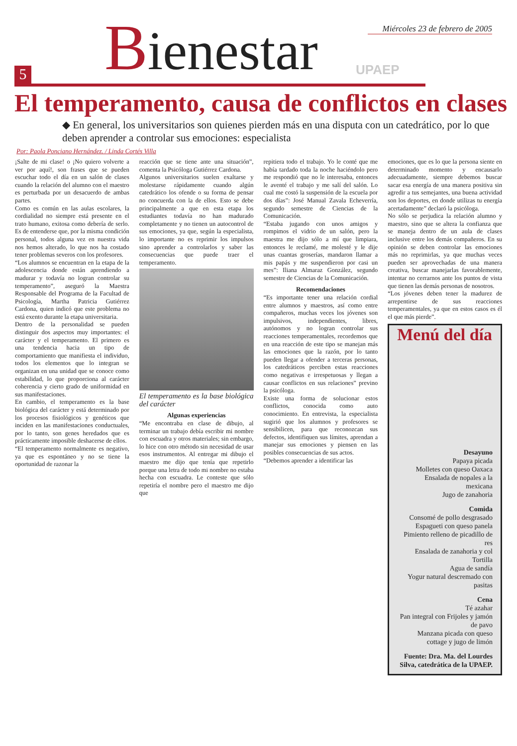Miércoles 23 de febrero de 2005
5 Bienestar UPAEP
El temperamento, causa de conflictos en clases
◆ En general, los universitarios son quienes pierden más en una disputa con un catedrático, por lo que deben aprender a controlar sus emociones: especialista
Por: Paola Ponciano Hernández. / Linda Cortés Villa
¡Salte de mi clase! o ¡No quiero volverte a ver por aquí!, son frases que se pueden escuchar todo el día en un salón de clases cuando la relación del alumno con el maestro es perturbada por un desacuerdo de ambas partes.
Como es común en las aulas escolares, la cordialidad no siempre está presente en el trato humano, exitosa como debería de serlo. Es de entenderse que, por la misma condición personal, todos alguna vez en nuestra vida nos hemos alterado, lo que nos ha costado tener problemas severos con los profesores.
“Los alumnos se encuentran en la etapa de la adolescencia donde están aprendiendo a madurar y todavía no logran controlar su temperamento”, aseguró la Maestra Responsable del Programa de la Facultad de Psicología, Martha Patricia Gutiérrez Cardona, quien indicó que este problema no está exento durante la etapa universitaria.
Dentro de la personalidad se pueden distinguir dos aspectos muy importantes: el carácter y el temperamento. El primero es una tendencia hacia un tipo de comportamiento que manifiesta el individuo, todos los elementos que lo integran se organizan en una unidad que se conoce como estabilidad, lo que proporciona al carácter coherencia y cierto grado de uniformidad en sus manifestaciones.
En cambio, el temperamento es la base biológica del carácter y está determinado por los procesos fisiológicos y genéticos que inciden en las manifestaciones conductuales, por lo tanto, son genes heredados que es prácticamente imposible deshacerse de ellos.
“El temperamento normalmente es negativo, ya que es espontáneo y no se tiene la oportunidad de razonar la
reacción que se tiene ante una situación”, comenta la Psicóloga Gutiérrez Cardona.
Algunos universitarios suelen exaltarse y molestarse rápidamente cuando algún catedrático los ofende o su forma de pensar no concuerda con la de ellos. Esto se debe principalmente a que en esta etapa los estudiantes todavía no han madurado completamente y no tienen un autocontrol de sus emociones, ya que, según la especialista, lo importante no es reprimir los impulsos sino aprender a controlarlos y saber las consecuencias que puede traer el temperamento.
El temperamento es la base biológica del carácter
Algunas experiencias
“Me encontraba en clase de dibujo, al terminar un trabajo debía escribir mi nombre con escuadra y otros materiales; sin embargo, lo hice con otro método sin necesidad de usar esos instrumentos. Al entregar mi dibujo el maestro me dijo que tenía que repetirlo porque una letra de todo mi nombre no estaba hecha con escuadra. Le conteste que sólo repetiría el nombre pero el maestro me dijo que
repitiera todo el trabajo. Yo le conté que me había tardado toda la noche haciéndolo pero me respondió que no le interesaba, entonces le aventé el trabajo y me salí del salón. Lo cual me costó la suspensión de la escuela por dos días”: José Manual Zavala Echeverría, segundo semestre de Ciencias de la Comunicación.
“Estaba jugando con unos amigos y rompimos el vidrio de un salón, pero la maestra me dijo sólo a mí que limpiara, entonces le reclamé, me molesté y le dije unas cuantas groserías, mandaron llamar a mis papás y me suspendieron por casi un mes”: Iliana Almaraz González, segundo semestre de Ciencias de la Comunicación.
Recomendaciones
“Es importante tener una relación cordial entre alumnos y maestros, así como entre compañeros, muchas veces los jóvenes son impulsivos, independientes, libres, autónomos y no logran controlar sus reacciones temperamentales, recordemos que en una reacción de este tipo se manejan más las emociones que la razón, por lo tanto pueden llegar a ofender a terceras personas, los catedráticos perciben estas reacciones como negativas e irrespetuosas y llegan a causar conflictos en sus relaciones” previno la psicóloga.
Existe una forma de solucionar estos conflictos, conocida como auto conocimiento. En entrevista, la especialista sugirió que los alumnos y profesores se sensibilicen, para que reconozcan sus defectos, identifiquen sus límites, aprendan a manejar sus emociones y piensen en las posibles consecuencias de sus actos.
“Debemos aprender a identificar las
emociones, que es lo que la persona siente en determinado momento y encausarlo adecuadamente, siempre debemos buscar sacar esa energía de una manera positiva sin agredir a tus semejantes, una buena actividad son los deportes, en donde utilizas tu energía acertadamente” declaró la psicóloga.
No sólo se perjudica la relación alumno y maestro, sino que se altera la confianza que se maneja dentro de un aula de clases inclusive entre los demás compañeros. En su opinión se deben controlar las emociones más no reprimirlas, ya que muchas veces pueden ser aprovechadas de una manera creativa, buscar manejarlas favorablemente, intentar no cerrarnos ante los puntos de vista que tienen las demás personas de nosotros.
“Los jóvenes deben tener la madurez de arrepentirse de sus reacciones temperamentales, ya que en estos casos es él el que más pierde”.
Menú del día
Desayuno
Papaya picada
Molletes con queso Oaxaca
Ensalada de nopales a la mexicana
Jugo de zanahoria
Comida
Consomé de pollo desgrasado
Espagueti con queso panela
Pimiento relleno de picadillo de res
Ensalada de zanahoria y col
Tortilla
Agua de sandía
Yogur natural descremado con pasitas
Cena
Té azahar
Pan integral con Frijoles y jamón de pavo
Manzana picada con queso cottage y jugo de limón
Fuente: Dra. Ma. del Lourdes Silva, catedrática de la UPAEP.